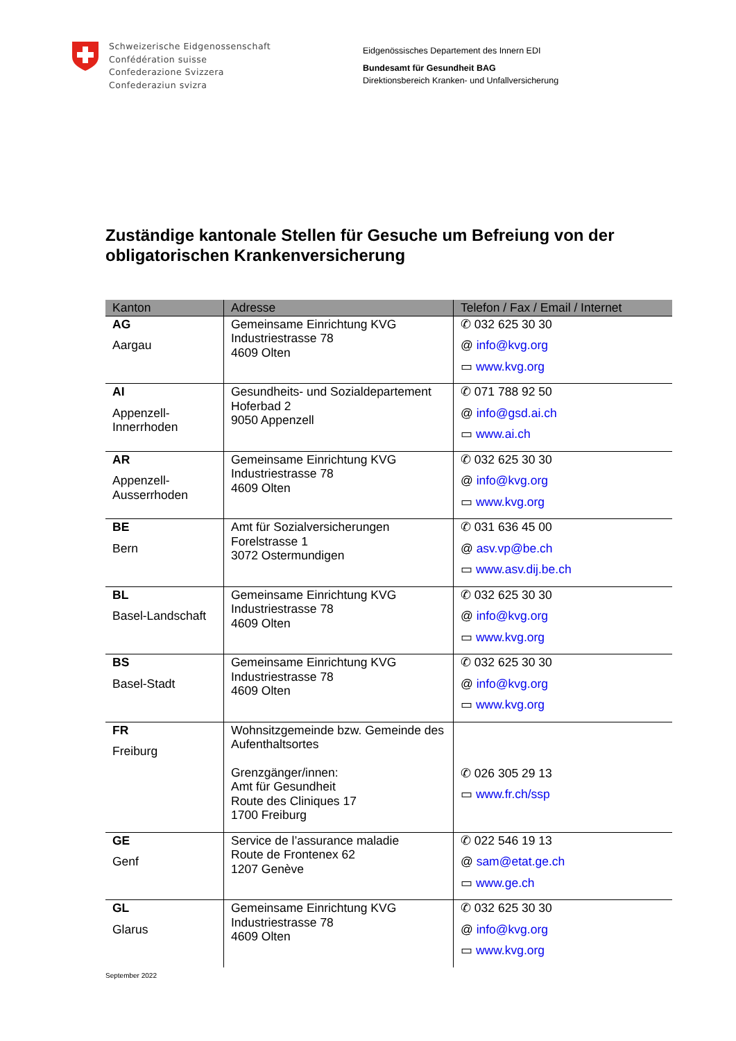Schweizerische Eidgenossenschaft
Confédération suisse
Confederazione Svizzera
Confederaziun svizra
Eidgenössisches Departement des Innern EDI
Bundesamt für Gesundheit BAG
Direktionsbereich Kranken- und Unfallversicherung
Zuständige kantonale Stellen für Gesuche um Befreiung von der obligatorischen Krankenversicherung
| Kanton | Adresse | Telefon / Fax / Email / Internet |
| --- | --- | --- |
| AG Aargau | Gemeinsame Einrichtung KVG Industriestrasse 78 4609 Olten | ✆ 032 625 30 30 @ info@kvg.org ▭ www.kvg.org |
| AI Appenzell- Innerrhoden | Gesundheits- und Sozialdepartement Hoferbad 2 9050 Appenzell | ✆ 071 788 92 50 @ info@gsd.ai.ch ▭ www.ai.ch |
| AR Appenzell- Ausserrhoden | Gemeinsame Einrichtung KVG Industriestrasse 78 4609 Olten | ✆ 032 625 30 30 @ info@kvg.org ▭ www.kvg.org |
| BE Bern | Amt für Sozialversicherungen Forelstrasse 1 3072 Ostermundigen | ✆ 031 636 45 00 @ asv.vp@be.ch ▭ www.asv.dij.be.ch |
| BL Basel-Landschaft | Gemeinsame Einrichtung KVG Industriestrasse 78 4609 Olten | ✆ 032 625 30 30 @ info@kvg.org ▭ www.kvg.org |
| BS Basel-Stadt | Gemeinsame Einrichtung KVG Industriestrasse 78 4609 Olten | ✆ 032 625 30 30 @ info@kvg.org ▭ www.kvg.org |
| FR Freiburg | Wohnsitzgemeinde bzw. Gemeinde des Aufenthaltsortes Grenzgänger/innen: Amt für Gesundheit Route des Cliniques 17 1700 Freiburg | ✆ 026 305 29 13 ▭ www.fr.ch/ssp |
| GE Genf | Service de l’assurance maladie Route de Frontenex 62 1207 Genève | ✆ 022 546 19 13 @ sam@etat.ge.ch ▭ www.ge.ch |
| GL Glarus | Gemeinsame Einrichtung KVG Industriestrasse 78 4609 Olten | ✆ 032 625 30 30 @ info@kvg.org ▭ www.kvg.org |
September 2022